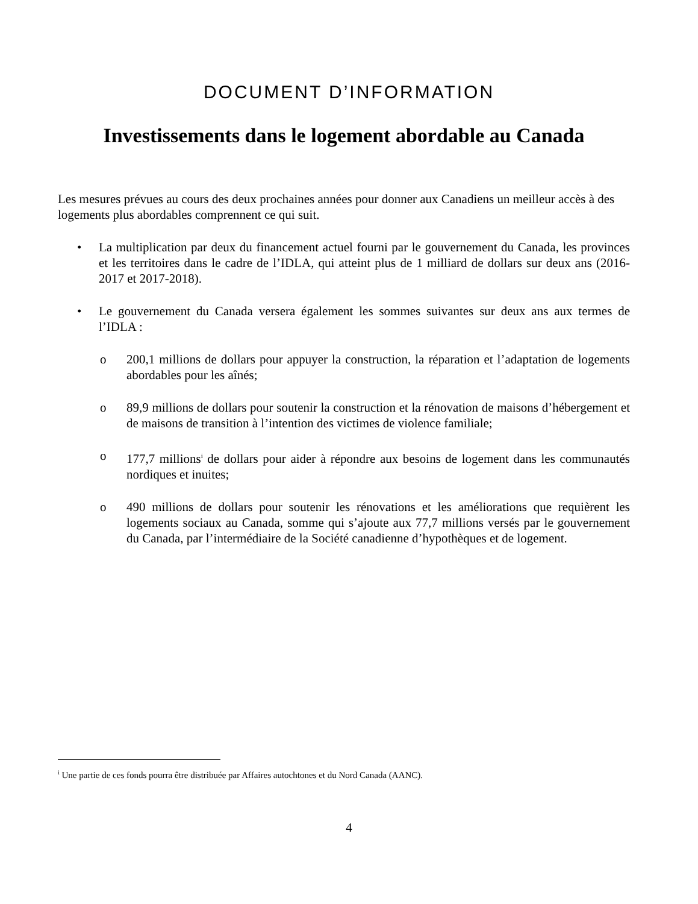DOCUMENT D’INFORMATION
Investissements dans le logement abordable au Canada
Les mesures prévues au cours des deux prochaines années pour donner aux Canadiens un meilleur accès à des logements plus abordables comprennent ce qui suit.
• La multiplication par deux du financement actuel fourni par le gouvernement du Canada, les provinces et les territoires dans le cadre de l’IDLA, qui atteint plus de 1 milliard de dollars sur deux ans (2016-2017 et 2017-2018).
• Le gouvernement du Canada versera également les sommes suivantes sur deux ans aux termes de l’IDLA :
o 200,1 millions de dollars pour appuyer la construction, la réparation et l’adaptation de logements abordables pour les aînés;
o 89,9 millions de dollars pour soutenir la construction et la rénovation de maisons d’hébergement et de maisons de transition à l’intention des victimes de violence familiale;
o 177,7 millions<sup>i</sup> de dollars pour aider à répondre aux besoins de logement dans les communautés nordiques et inuites;
o 490 millions de dollars pour soutenir les rénovations et les améliorations que requièrent les logements sociaux au Canada, somme qui s’ajoute aux 77,7 millions versés par le gouvernement du Canada, par l’intermédiaire de la Société canadienne d’hypothèques et de logement.
<sup>i</sup> Une partie de ces fonds pourra être distribuée par Affaires autochtones et du Nord Canada (AANC).
4